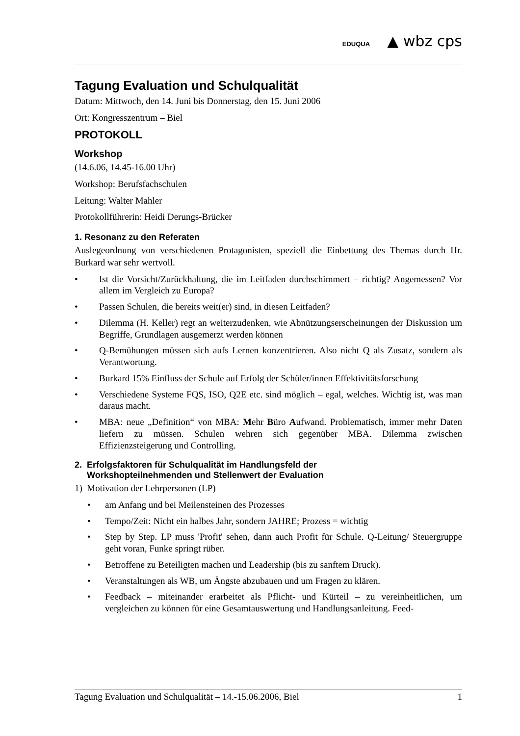EDUQUA ▲ wbz cps
Tagung Evaluation und Schulqualität
Datum: Mittwoch, den 14. Juni bis Donnerstag, den 15. Juni 2006
Ort: Kongresszentrum – Biel
PROTOKOLL
Workshop
(14.6.06, 14.45-16.00 Uhr)
Workshop: Berufsfachschulen
Leitung: Walter Mahler
Protokollführerin: Heidi Derungs-Brücker
1. Resonanz zu den Referaten
Auslegeordnung von verschiedenen Protagonisten, speziell die Einbettung des Themas durch Hr. Burkard war sehr wertvoll.
• Ist die Vorsicht/Zurückhaltung, die im Leitfaden durchschimmert – richtig? Angemessen? Vor allem im Vergleich zu Europa?
• Passen Schulen, die bereits weit(er) sind, in diesen Leitfaden?
• Dilemma (H. Keller) regt an weiterzudenken, wie Abnützungserscheinungen der Diskussion um Begriffe, Grundlagen ausgemerzt werden können
• Q-Bemühungen müssen sich aufs Lernen konzentrieren. Also nicht Q als Zusatz, sondern als Verantwortung.
• Burkard 15% Einfluss der Schule auf Erfolg der Schüler/innen Effektivitätsforschung
• Verschiedene Systeme FQS, ISO, Q2E etc. sind möglich – egal, welches. Wichtig ist, was man daraus macht.
• MBA: neue „Definition“ von MBA: Mehr Büro Aufwand. Problematisch, immer mehr Daten liefern zu müssen. Schulen wehren sich gegenüber MBA. Dilemma zwischen Effizienzsteigerung und Controlling.
2. Erfolgsfaktoren für Schulqualität im Handlungsfeld der
Workshopteilnehmenden und Stellenwert der Evaluation
1) Motivation der Lehrpersonen (LP)
• am Anfang und bei Meilensteinen des Prozesses
• Tempo/Zeit: Nicht ein halbes Jahr, sondern JAHRE; Prozess = wichtig
• Step by Step. LP muss 'Profit' sehen, dann auch Profit für Schule. Q-Leitung/ Steuergruppe geht voran, Funke springt rüber.
• Betroffene zu Beteiligten machen und Leadership (bis zu sanftem Druck).
• Veranstaltungen als WB, um Ängste abzubauen und um Fragen zu klären.
• Feedback – miteinander erarbeitet als Pflicht- und Kürteil – zu vereinheitlichen, um vergleichen zu können für eine Gesamtauswertung und Handlungsanleitung. Feed-
Tagung Evaluation und Schulqualität – 14.-15.06.2006, Biel 1